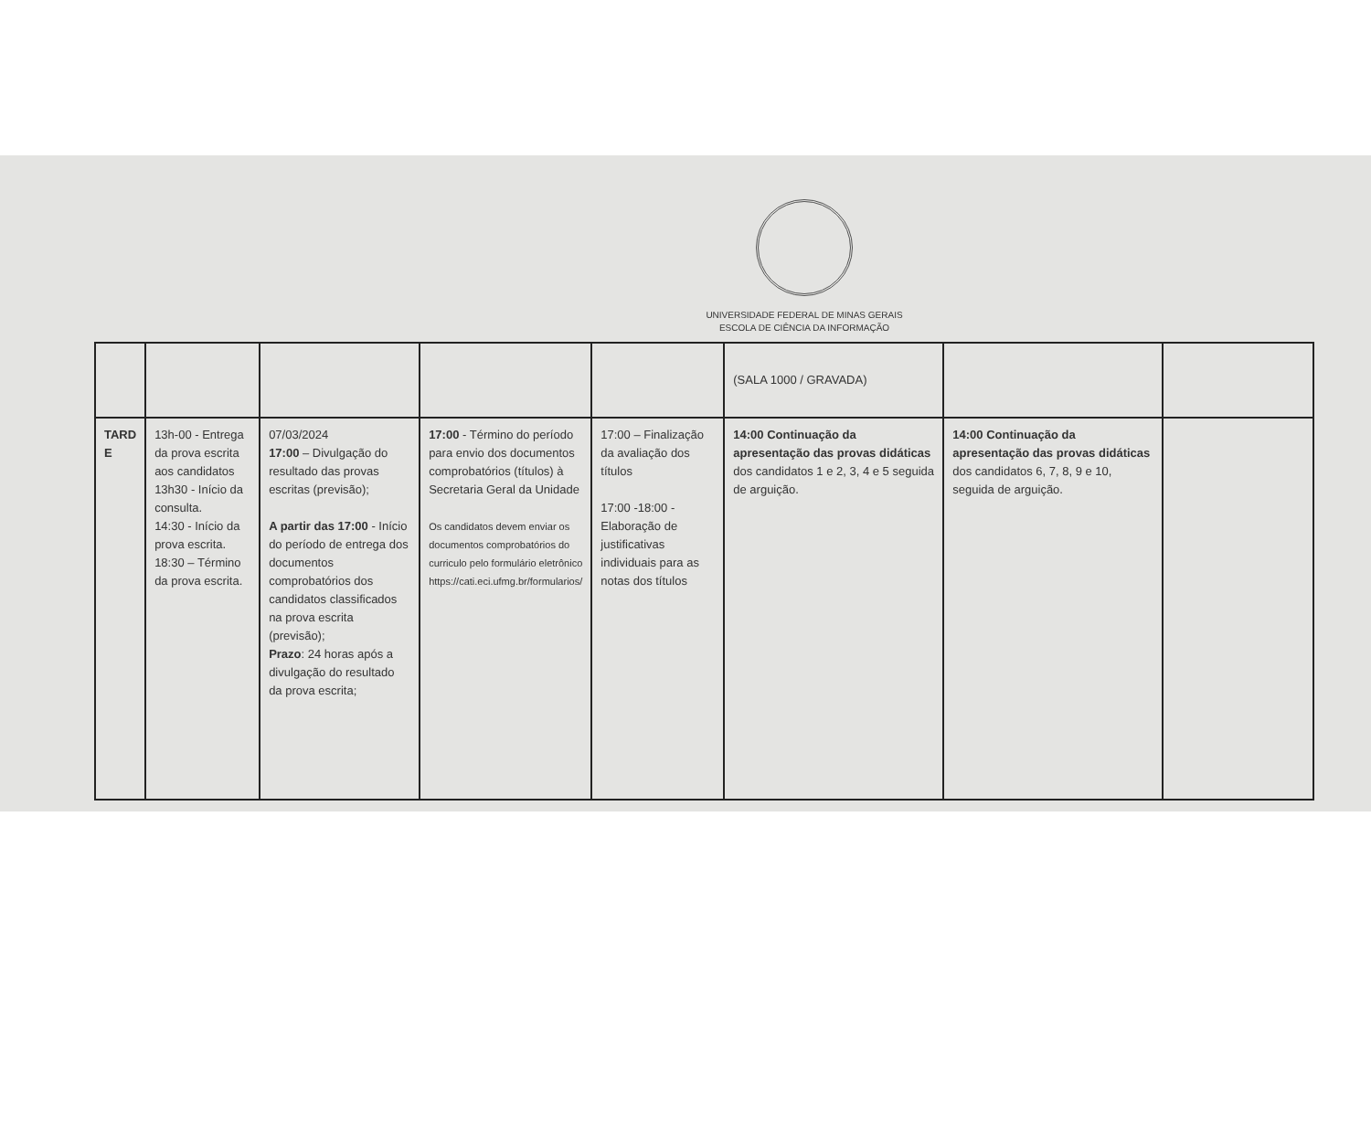UNIVERSIDADE FEDERAL DE MINAS GERAIS
ESCOLA DE CIÊNCIA DA INFORMAÇÃO
| | | | | | (SALA 1000 / GRAVADA) | | |
| TARD E | 13h-00 - Entrega da prova escrita aos candidatos 13h30 - Início da consulta. 14:30 - Início da prova escrita. 18:30 – Término da prova escrita. | 07/03/2024 17:00 – Divulgação do resultado das provas escritas (previsão); A partir das 17:00 - Início do período de entrega dos documentos comprobatórios dos candidatos classificados na prova escrita (previsão); Prazo : 24 horas após a divulgação do resultado da prova escrita; | 17:00 - Término do período para envio dos documentos comprobatórios (títulos) à Secretaria Geral da Unidade Os candidatos devem enviar os documentos comprobatórios do curriculo pelo formulário eletrônico https://cati.eci.ufmg.br/formularios/ | 17:00 – Finalização da avaliação dos títulos 17:00 -18:00 - Elaboração de justificativas individuais para as notas dos títulos | 14:00 Continuação da apresentação das provas didáticas dos candidatos 1 e 2, 3, 4 e 5 seguida de arguição. | 14:00 Continuação da apresentação das provas didáticas dos candidatos 6, 7, 8, 9 e 10, seguida de arguição. | |